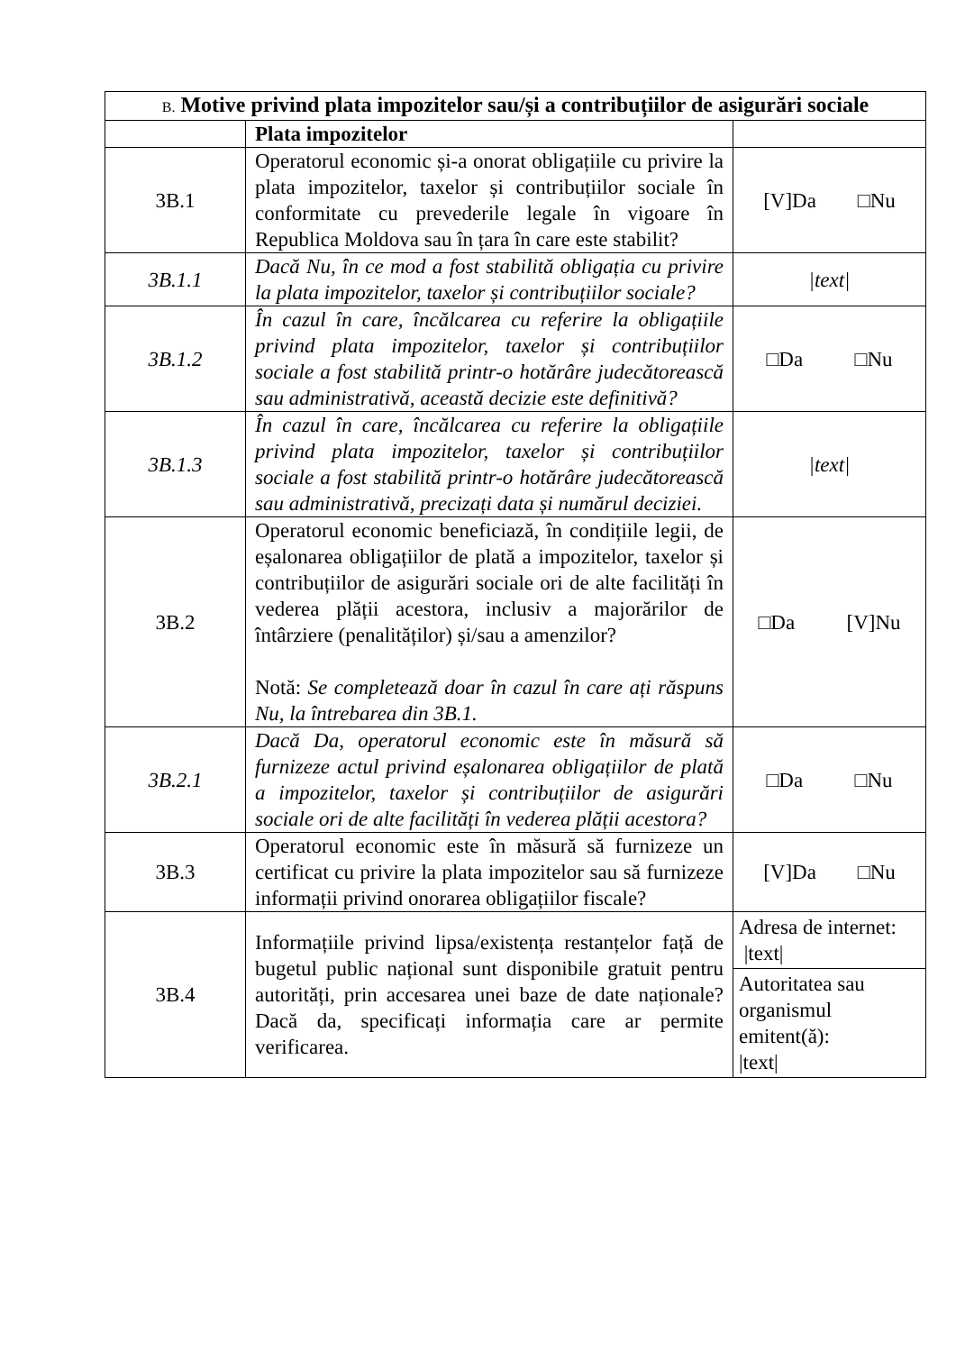| B. Motive privind plata impozitelor sau/și a contribuțiilor de asigurări sociale | | |
| --- | --- | --- |
| | Plata impozitelor | |
| 3B.1 | Operatorul economic și-a onorat obligațiile cu privire la plata impozitelor, taxelor și contribuțiilor sociale în conformitate cu prevederile legale în vigoare în Republica Moldova sau în țara în care este stabilit? | [V]Da □Nu |
| 3B.1.1 | Dacă Nu, în ce mod a fost stabilită obligația cu privire la plata impozitelor, taxelor și contribuțiilor sociale? | /text/ |
| 3B.1.2 | În cazul în care, încălcarea cu referire la obligațiile privind plata impozitelor, taxelor și contribuțiilor sociale a fost stabilită printr-o hotărâre judecătorească sau administrativă, această decizie este definitivă? | □Da □Nu |
| 3B.1.3 | În cazul în care, încălcarea cu referire la obligațiile privind plata impozitelor, taxelor și contribuțiilor sociale a fost stabilită printr-o hotărâre judecătorească sau administrativă, precizați data și numărul deciziei. | /text/ |
| 3B.2 | Operatorul economic beneficiază, în condițiile legii, de eșalonarea obligațiilor de plată a impozitelor, taxelor și contribuțiilor de asigurări sociale ori de alte facilități în vederea plății acestora, inclusiv a majorărilor de întârziere (penalităților) și/sau a amenzilor? Notă: Se completează doar în cazul în care ați răspuns Nu, la întrebarea din 3B.1. | □Da [V]Nu |
| 3B.2.1 | Dacă Da, operatorul economic este în măsură să furnizeze actul privind eșalonarea obligațiilor de plată a impozitelor, taxelor și contribuțiilor de asigurări sociale ori de alte facilități în vederea plății acestora? | □Da □Nu |
| 3B.3 | Operatorul economic este în măsură să furnizeze un certificat cu privire la plata impozitelor sau să furnizeze informații privind onorarea obligațiilor fiscale? | [V]Da □Nu |
| 3B.4 | Informațiile privind lipsa/existența restanțelor față de bugetul public național sunt disponibile gratuit pentru autorități, prin accesarea unei baze de date naționale? Dacă da, specificați informația care ar permite verificarea. | Adresa de internet: /text/ |
| | | Autoritatea sau organismul emitent(ă): /text/ |